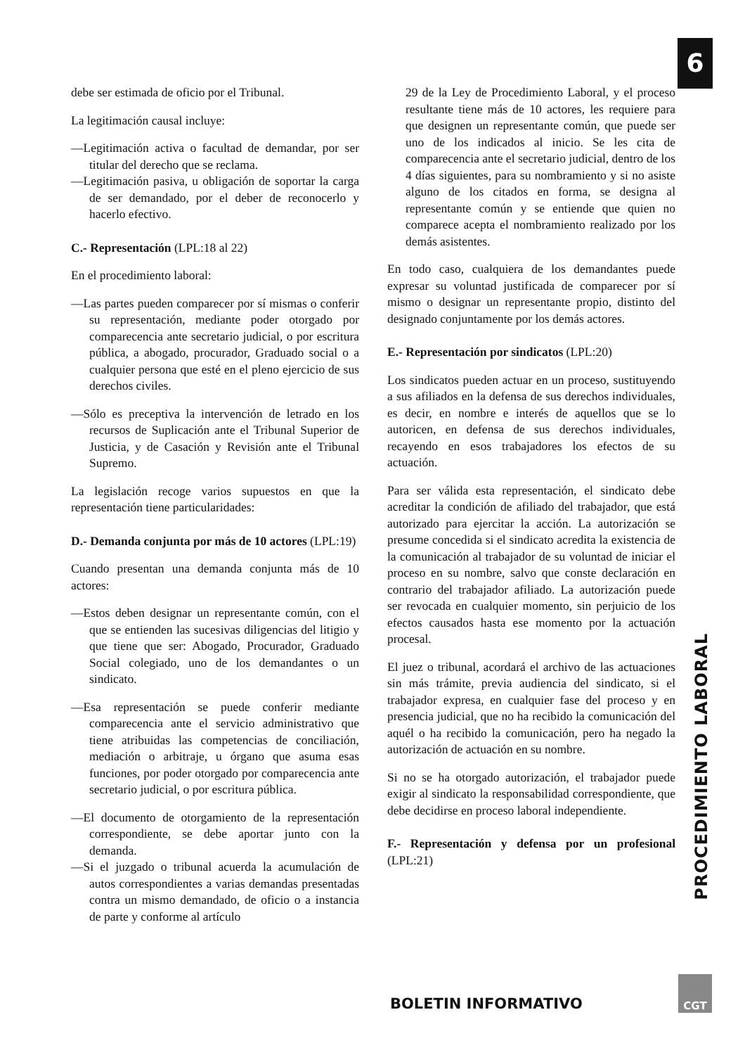6
debe ser estimada de oficio por el Tribunal.
La legitimación causal incluye:
—Legitimación activa o facultad de demandar, por ser titular del derecho que se reclama.
—Legitimación pasiva, u obligación de soportar la carga de ser demandado, por el deber de reconocerlo y hacerlo efectivo.
C.- Representación (LPL:18 al 22)
En el procedimiento laboral:
—Las partes pueden comparecer por sí mismas o conferir su representación, mediante poder otorgado por comparecencia ante secretario judicial, o por escritura pública, a abogado, procurador, Graduado social o a cualquier persona que esté en el pleno ejercicio de sus derechos civiles.
—Sólo es preceptiva la intervención de letrado en los recursos de Suplicación ante el Tribunal Superior de Justicia, y de Casación y Revisión ante el Tribunal Supremo.
La legislación recoge varios supuestos en que la representación tiene particularidades:
D.- Demanda conjunta por más de 10 actores (LPL:19)
Cuando presentan una demanda conjunta más de 10 actores:
—Estos deben designar un representante común, con el que se entienden las sucesivas diligencias del litigio y que tiene que ser: Abogado, Procurador, Graduado Social colegiado, uno de los demandantes o un sindicato.
—Esa representación se puede conferir mediante comparecencia ante el servicio administrativo que tiene atribuidas las competencias de conciliación, mediación o arbitraje, u órgano que asuma esas funciones, por poder otorgado por comparecencia ante secretario judicial, o por escritura pública.
—El documento de otorgamiento de la representación correspondiente, se debe aportar junto con la demanda.
—Si el juzgado o tribunal acuerda la acumulación de autos correspondientes a varias demandas presentadas contra un mismo demandado, de oficio o a instancia de parte y conforme al artículo
29 de la Ley de Procedimiento Laboral, y el proceso resultante tiene más de 10 actores, les requiere para que designen un representante común, que puede ser uno de los indicados al inicio. Se les cita de comparecencia ante el secretario judicial, dentro de los 4 días siguientes, para su nombramiento y si no asiste alguno de los citados en forma, se designa al representante común y se entiende que quien no comparece acepta el nombramiento realizado por los demás asistentes.
En todo caso, cualquiera de los demandantes puede expresar su voluntad justificada de comparecer por sí mismo o designar un representante propio, distinto del designado conjuntamente por los demás actores.
E.- Representación por sindicatos (LPL:20)
Los sindicatos pueden actuar en un proceso, sustituyendo a sus afiliados en la defensa de sus derechos individuales, es decir, en nombre e interés de aquellos que se lo autoricen, en defensa de sus derechos individuales, recayendo en esos trabajadores los efectos de su actuación.
Para ser válida esta representación, el sindicato debe acreditar la condición de afiliado del trabajador, que está autorizado para ejercitar la acción. La autorización se presume concedida si el sindicato acredita la existencia de la comunicación al trabajador de su voluntad de iniciar el proceso en su nombre, salvo que conste declaración en contrario del trabajador afiliado. La autorización puede ser revocada en cualquier momento, sin perjuicio de los efectos causados hasta ese momento por la actuación procesal.
El juez o tribunal, acordará el archivo de las actuaciones sin más trámite, previa audiencia del sindicato, si el trabajador expresa, en cualquier fase del proceso y en presencia judicial, que no ha recibido la comunicación del aquél o ha recibido la comunicación, pero ha negado la autorización de actuación en su nombre.
Si no se ha otorgado autorización, el trabajador puede exigir al sindicato la responsabilidad correspondiente, que debe decidirse en proceso laboral independiente.
F.- Representación y defensa por un profesional (LPL:21)
PROCEDIMIENTO LABORAL
BOLETIN INFORMATIVO
CGT